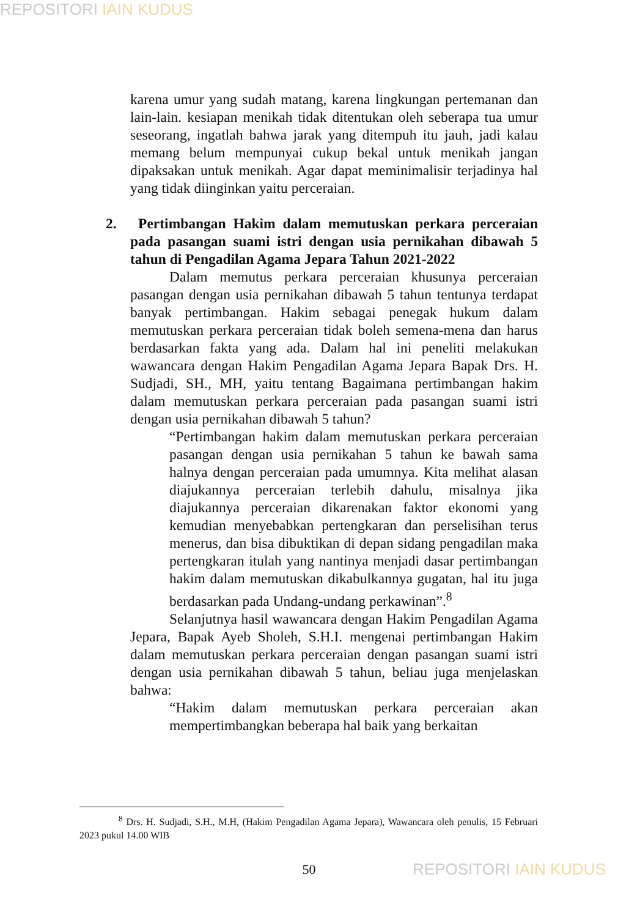REPOSITORI IAIN KUDUS
karena umur yang sudah matang, karena lingkungan pertemanan dan lain-lain. kesiapan menikah tidak ditentukan oleh seberapa tua umur seseorang, ingatlah bahwa jarak yang ditempuh itu jauh, jadi kalau memang belum mempunyai cukup bekal untuk menikah jangan dipaksakan untuk menikah. Agar dapat meminimalisir terjadinya hal yang tidak diinginkan yaitu perceraian.
2. Pertimbangan Hakim dalam memutuskan perkara perceraian pada pasangan suami istri dengan usia pernikahan dibawah 5 tahun di Pengadilan Agama Jepara Tahun 2021-2022
Dalam memutus perkara perceraian khusunya perceraian pasangan dengan usia pernikahan dibawah 5 tahun tentunya terdapat banyak pertimbangan. Hakim sebagai penegak hukum dalam memutuskan perkara perceraian tidak boleh semena-mena dan harus berdasarkan fakta yang ada. Dalam hal ini peneliti melakukan wawancara dengan Hakim Pengadilan Agama Jepara Bapak Drs. H. Sudjadi, SH., MH, yaitu tentang Bagaimana pertimbangan hakim dalam memutuskan perkara perceraian pada pasangan suami istri dengan usia pernikahan dibawah 5 tahun?
“Pertimbangan hakim dalam memutuskan perkara perceraian pasangan dengan usia pernikahan 5 tahun ke bawah sama halnya dengan perceraian pada umumnya. Kita melihat alasan diajukannya perceraian terlebih dahulu, misalnya jika diajukannya perceraian dikarenakan faktor ekonomi yang kemudian menyebabkan pertengkaran dan perselisihan terus menerus, dan bisa dibuktikan di depan sidang pengadilan maka pertengkaran itulah yang nantinya menjadi dasar pertimbangan hakim dalam memutuskan dikabulkannya gugatan, hal itu juga berdasarkan pada Undang-undang perkawinan”.<sup>8</sup>
Selanjutnya hasil wawancara dengan Hakim Pengadilan Agama Jepara, Bapak Ayeb Sholeh, S.H.I. mengenai pertimbangan Hakim dalam memutuskan perkara perceraian dengan pasangan suami istri dengan usia pernikahan dibawah 5 tahun, beliau juga menjelaskan bahwa:
“Hakim dalam memutuskan perkara perceraian akan mempertimbangkan beberapa hal baik yang berkaitan
<sup>8</sup> Drs. H. Sudjadi, S.H., M.H, (Hakim Pengadilan Agama Jepara), Wawancara oleh penulis, 15 Februari 2023 pukul 14.00 WIB
50 REPOSITORI IAIN KUDUS